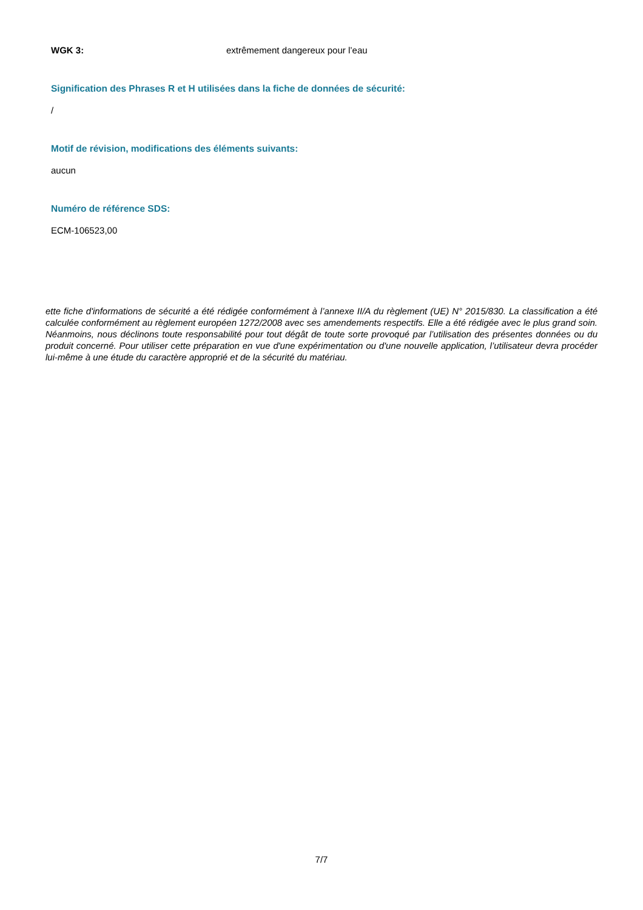WGK 3: extrêmement dangereux pour l’eau
Signification des Phrases R et H utilisées dans la fiche de données de sécurité:
/
Motif de révision, modifications des éléments suivants:
aucun
Numéro de référence SDS:
ECM-106523,00
ette fiche d'informations de sécurité a été rédigée conformément à l’annexe II/A du règlement (UE) N° 2015/830. La classification a été calculée conformément au règlement européen 1272/2008 avec ses amendements respectifs. Elle a été rédigée avec le plus grand soin. Néanmoins, nous déclinons toute responsabilité pour tout dégât de toute sorte provoqué par l’utilisation des présentes données ou du produit concerné. Pour utiliser cette préparation en vue d'une expérimentation ou d'une nouvelle application, l’utilisateur devra procéder lui-même à une étude du caractère approprié et de la sécurité du matériau.
7/7